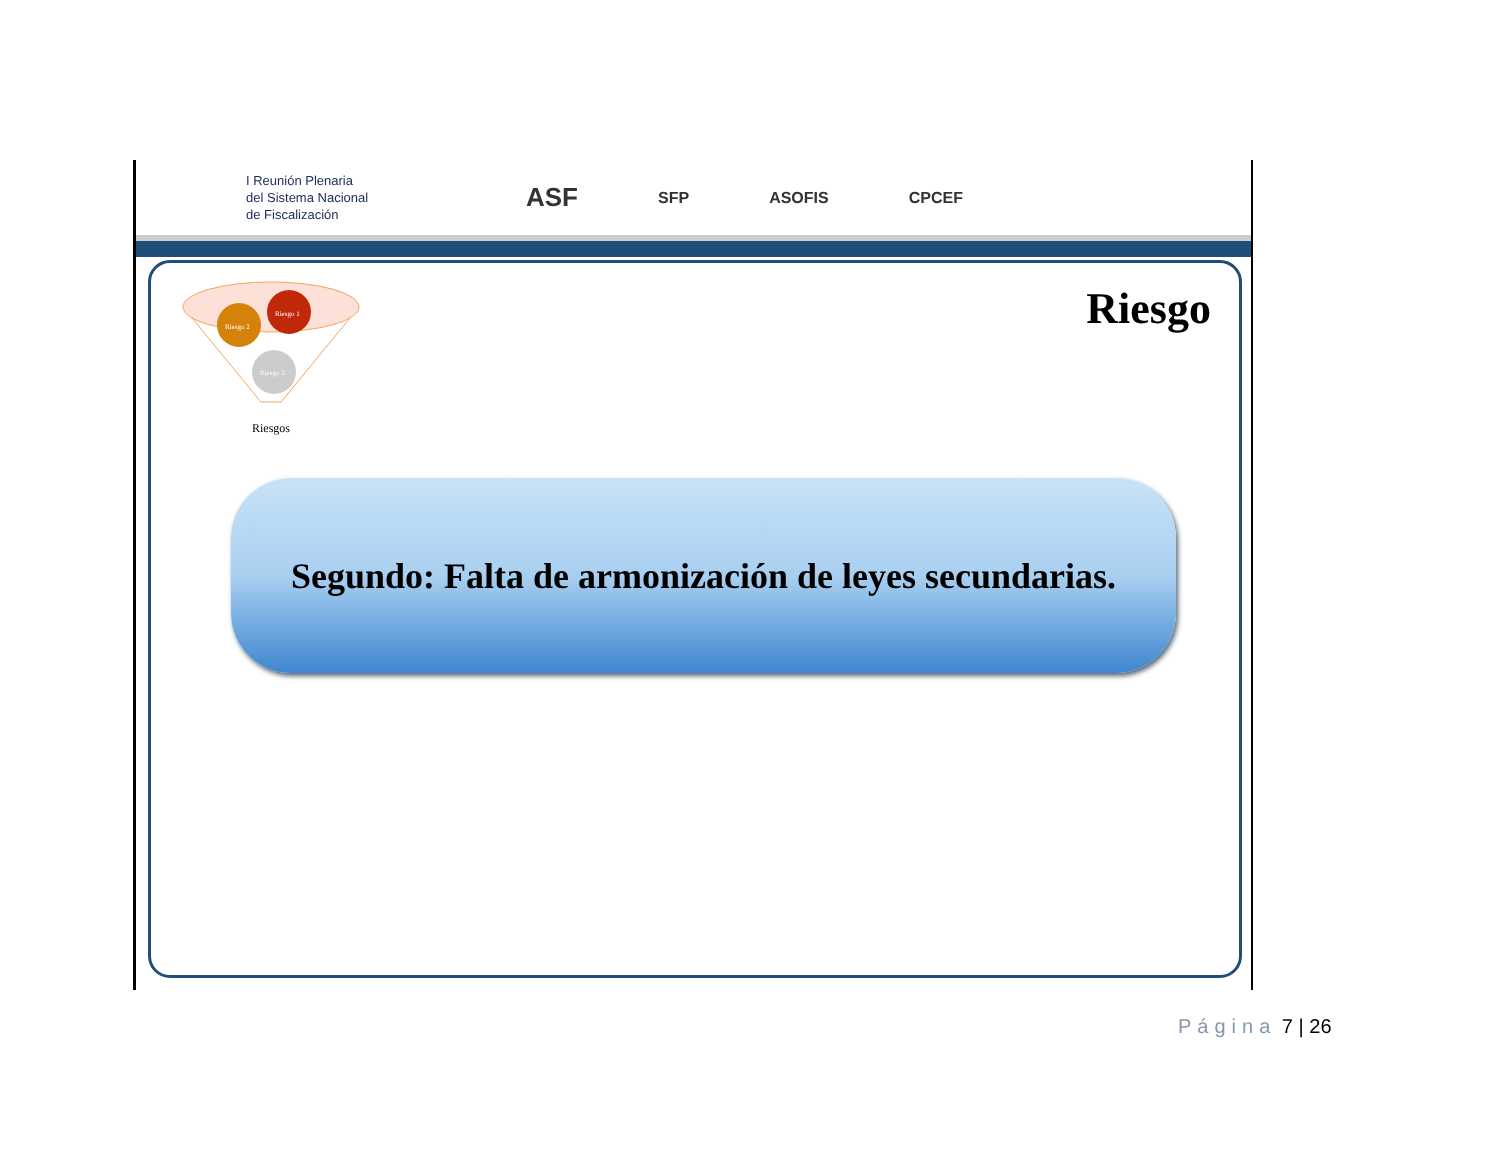I Reunión Plenaria
del Sistema Nacional
de Fiscalización
ASF
SFP ASOFIS CPCEF
Riesgo 2
Riesgo 1
Riesgo 3
Riesgos
Riesgo
Segundo: Falta de armonización de leyes secundarias.
Página 7 | 26